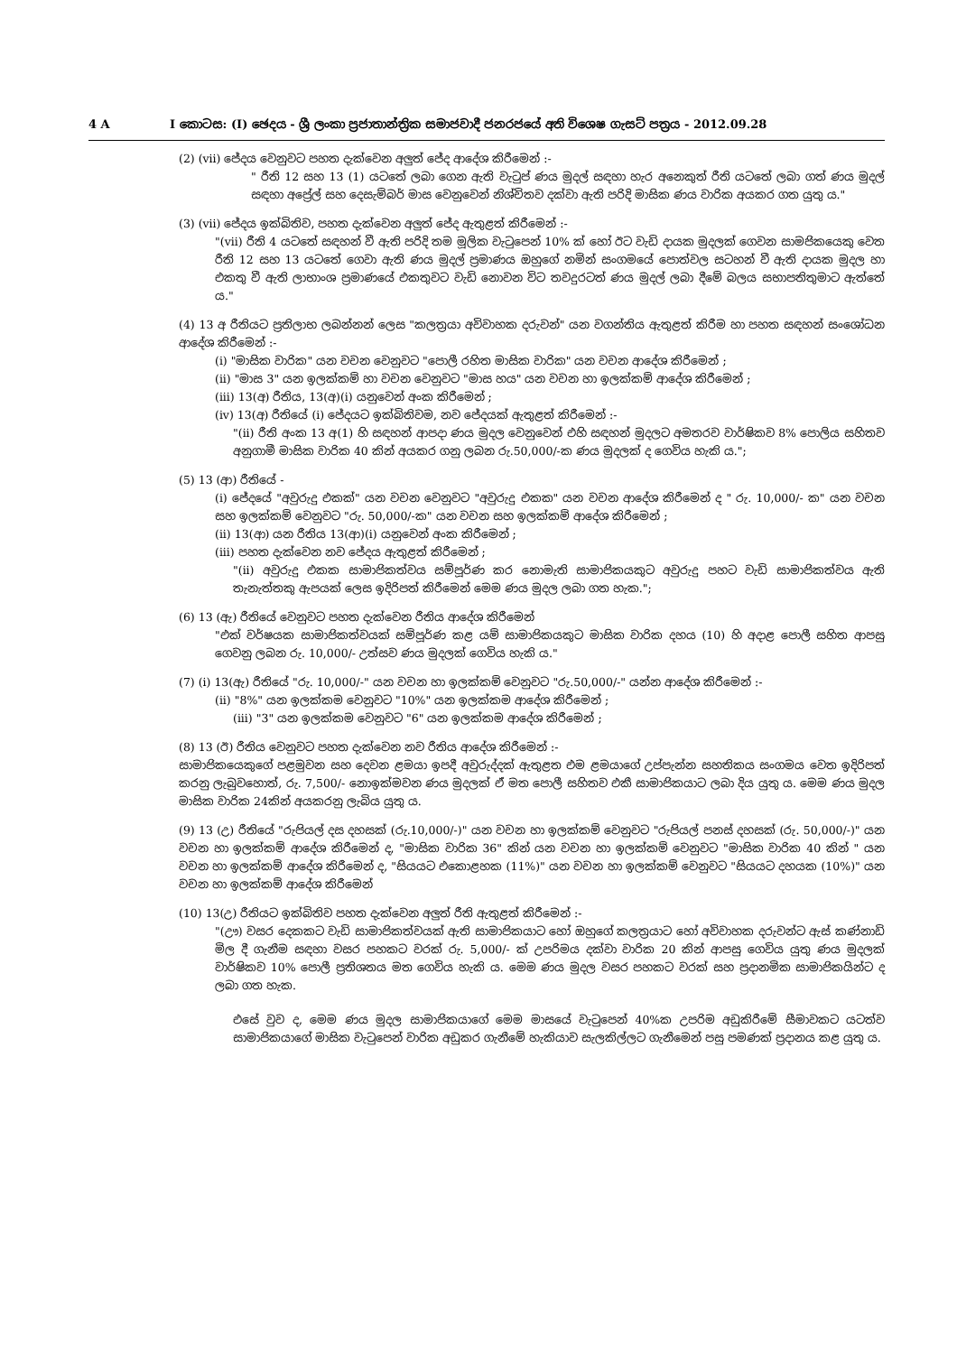4 A I කොටස: (I) ඡෙදය - ශ්‍රී ලංකා ප්‍රජාතාන්ත්‍රික සමාජවාදී ජනරජයේ අති විශෙෂ ගැසට් පත්‍රය - 2012.09.28
(2) (vii) ජේදය වෙනුවට පහත දැක්වෙන අලුත් ජේද ආදේශ කිරීමෙන් :-
" රීති 12 සහ 13 (1) යටතේ ලබා ගෙන ඇති වැටුප් ණය මුදල් සඳහා හැර අනෙකුත් රීති යටතේ ලබා ගත් ණය මුදල් සඳහා අප්‍රේල් සහ දෙසැම්බර් මාස වෙනුවෙන් නිශ්චිතව දක්වා ඇති පරිදි මාසික ණය වාරික අයකර ගත යුතු ය."
(3) (vii) ජේදය ඉක්බිතිව, පහත දැක්වෙන අලුත් ජේද ඇතුළත් කිරීමෙන් :-
"(vii) රීති 4 යටතේ සඳහන් වී ඇති පරිදි තම මූලික වැටුපෙන් 10% ක් හෝ ඊට වැඩි දායක මුදලක් ගෙවන සාමජිකයෙකු වෙත රීති 12 සහ 13 යටතේ ගෙවා ඇති ණය මුදල් ප්‍රමාණය ඔහුගේ නමින් සංගමයේ පොත්වල සටහන් වී ඇති දායක මුදල හා එකතු වී ඇති ලාභාංශ ප්‍රමාණයේ එකතුවට වැඩි නොවන විට තවදුරටත් ණය මුදල් ලබා දීමේ බලය සභාපතිතුමාට ඇත්තේ ය."
(4) 13 අ රීතියට ප්‍රතිලාභ ලබන්නන් ලෙස "කලත්‍රයා අවිවාහක දරුවන්" යන වගන්තිය ඇතුළත් කිරීම හා පහත සඳහන් සංශෝධන ආදේශ කිරීමෙන් :-
(i) "මාසික වාරික" යන වචන වෙනුවට "පොලී රහිත මාසික වාරික" යන වචන ආදේශ කිරීමෙන් ;
(ii) "මාස 3" යන ඉලක්කම් හා වචන වෙනුවට "මාස හය" යන වචන හා ඉලක්කම් ආදේශ කිරීමෙන් ;
(iii) 13(අ) රීතිය, 13(අ)(i) යනුවෙන් අංක කිරීමෙන් ;
(iv) 13(අ) රීතියේ (i) ජේදයට ඉක්බිතිවම, නව ජේදයක් ඇතුළත් කිරීමෙන් :-
"(ii) රීති අංක 13 අ(1) හි සඳහන් ආපදා ණය මුදල වෙනුවෙන් එහි සඳහන් මුදලට අමතරව වාර්ෂිකව 8% පොලිය සහිතව අනුගාමී මාසික වාරික 40 කින් අයකර ගනු ලබන රු.50,000/-ක ණය මුදලක් ද ගෙවිය හැකි ය.";
(5) 13 (ආ) රීතියේ -
(i) ජේදයේ "අවුරුදු එකක්" යන වචන වෙනුවට "අවුරුදු එකක" යන වචන ආදේශ කිරීමෙන් ද " රු. 10,000/- ක" යන වචන සහ ඉලක්කම් වෙනුවට "රු. 50,000/-ක" යන වචන සහ ඉලක්කම් ආදේශ කිරීමෙන් ;
(ii) 13(ආ) යන රීතිය 13(ආ)(i) යනුවෙන් අංක කිරීමෙන් ;
(iii) පහත දැක්වෙන නව ජේදය ඇතුළත් කිරීමෙන් ;
"(ii) අවුරුදු එකක සාමාජිකත්වය සම්පූර්ණ කර නොමැති සාමාජිකයකුට අවුරුදු පහට වැඩි සාමාජිකත්වය ඇති තැනැත්තකු ඇපයක් ලෙස ඉදිරිපත් කිරීමෙන් මෙම ණය මුදල ලබා ගත හැක.";
(6) 13 (ඇ) රීතියේ වෙනුවට පහත දැක්වෙන රීතිය ආදේශ කිරීමෙන්
"එක් වර්ෂයක සාමාජිකත්වයක් සම්පූර්ණ කළ යම් සාමාජිකයකුට මාසික වාරික දහය (10) හි අදාළ පොලී සහිත ආපසු ගෙවනු ලබන රු. 10,000/- උත්සව ණය මුදලක් ගෙවිය හැකි ය."
(7) (i) 13(ඇ) රීතියේ "රු. 10,000/-" යන වචන හා ඉලක්කම් වෙනුවට "රු.50,000/-" යන්න ආදේශ කිරීමෙන් :-
(ii) "8%" යන ඉලක්කම වෙනුවට "10%" යන ඉලක්කම ආදේශ කිරීමෙන් ;
(iii) "3" යන ඉලක්කම වෙනුවට "6" යන ඉලක්කම ආදේශ කිරීමෙන් ;
(8) 13 (ඊ) රීතිය වෙනුවට පහත දැක්වෙන නව රීතිය ආදේශ කිරීමෙන් :-
සාමාජිකයෙකුගේ පළමුවන සහ දෙවන ළමයා ඉපදී අවුරුද්දක් ඇතුළත එම ළමයාගේ උප්පැන්න සහතිකය සංගමය වෙත ඉදිරිපත් කරනු ලැබුවහොත්, රු. 7,500/- නොඉක්මවන ණය මුදලක් ඒ මත පොලී සහිතව එකී සාමාජිකයාට ලබා දිය යුතු ය. මෙම ණය මුදල මාසික වාරික 24කින් අයකරනු ලැබිය යුතු ය.
(9) 13 (උ) රීතියේ "රුපියල් දස දහසක් (රු.10,000/-)" යන වචන හා ඉලක්කම් වෙනුවට "රුපියල් පනස් දහසක් (රු. 50,000/-)" යන වචන හා ඉලක්කම් ආදේශ කිරීමෙන් ද, "මාසික වාරික 36" කින් යන වචන හා ඉලක්කම් වෙනුවට "මාසික වාරික 40 කින් " යන වචන හා ඉලක්කම් ආදේශ කිරීමෙන් ද, "සියයට එකොළහක (11%)" යන වචන හා ඉලක්කම් වෙනුවට "සියයට දහයක (10%)" යන වචන හා ඉලක්කම් ආදේශ කිරීමෙන්
(10) 13(උ) රීතියට ඉක්බිතිව පහත දැක්වෙන අලුත් රීති ඇතුළත් කිරීමෙන් :-
"(ඌ) වසර දෙකකට වැඩි සාමාජිකත්වයක් ඇති සාමාජිකයාට හෝ ඔහුගේ කලත්‍රයාට හෝ අවිවාහක දරුවන්ට ඇස් කණ්නාඩි මිල දී ගැනීම සඳහා වසර පහකට වරක් රු. 5,000/- ක් උපරිමය දක්වා වාරික 20 කින් ආපසු ගෙවිය යුතු ණය මුදලක් වාර්ෂිකව 10% පොලී ප්‍රතිශතය මත ගෙවිය හැකි ය. මෙම ණය මුදල වසර පහකට වරක් සහ ප්‍රදානමික සාමාජිකයින්ට ද ලබා ගත හැක.
එසේ වුව ද, මෙම ණය මුදල සාමාජිකයාගේ මෙම මාසයේ වැටුපෙන් 40%ක උපරිම අඩුකිරීමේ සීමාවකට යටත්ව සාමාජිකයාගේ මාසික වැටුපෙන් වාරික අඩුකර ගැනීමේ හැකියාව සැලකිල්ලට ගැනීමෙන් පසු පමණක් ප්‍රදානය කළ යුතු ය.